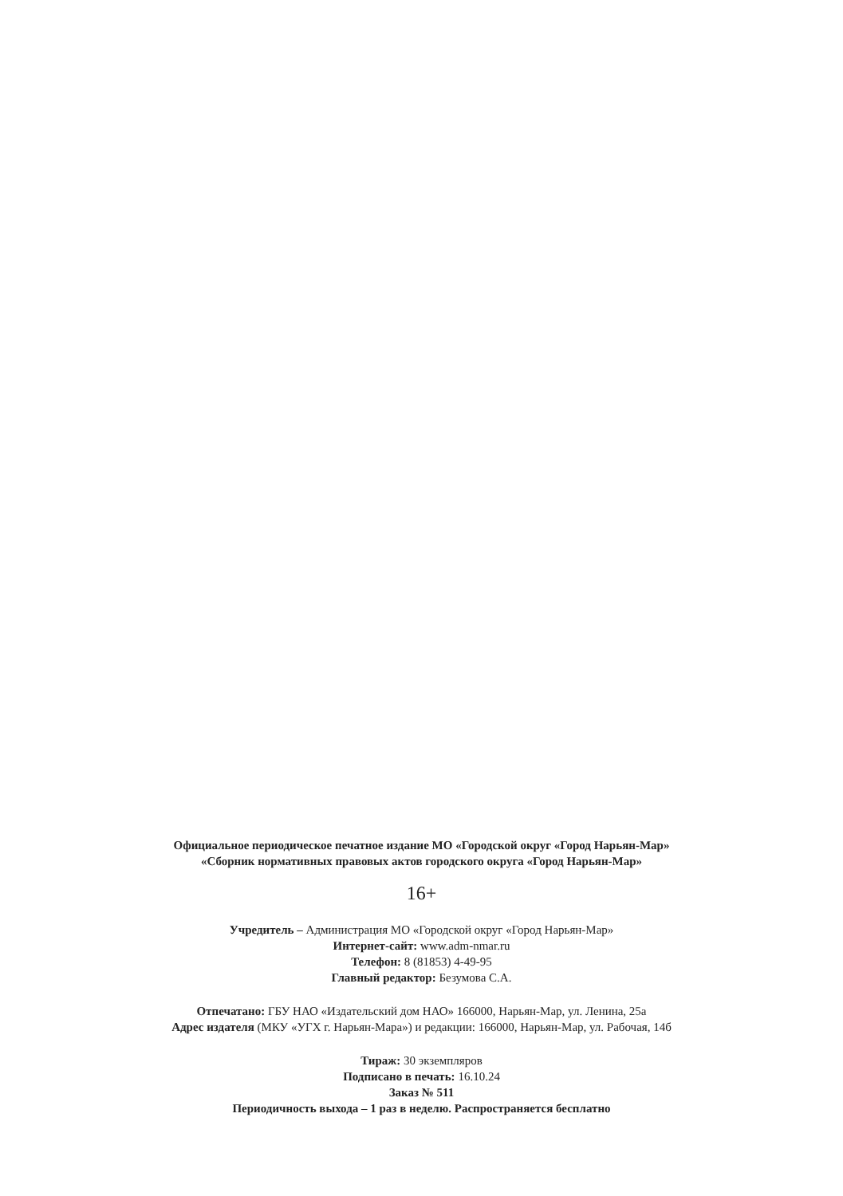Официальное периодическое печатное издание МО «Городской округ «Город Нарьян-Мар»
«Сборник нормативных правовых актов городского округа «Город Нарьян-Мар»
16+
Учредитель – Администрация МО «Городской округ «Город Нарьян-Мар»
Интернет-сайт: www.adm-nmar.ru
Телефон: 8 (81853) 4-49-95
Главный редактор: Безумова С.А.
Отпечатано: ГБУ НАО «Издательский дом НАО» 166000, Нарьян-Мар, ул. Ленина, 25а
Адрес издателя (МКУ «УГХ г. Нарьян-Мара») и редакции: 166000, Нарьян-Мар, ул. Рабочая, 14б
Тираж: 30 экземпляров
Подписано в печать: 16.10.24
Заказ № 511
Периодичность выхода – 1 раз в неделю. Распространяется бесплатно